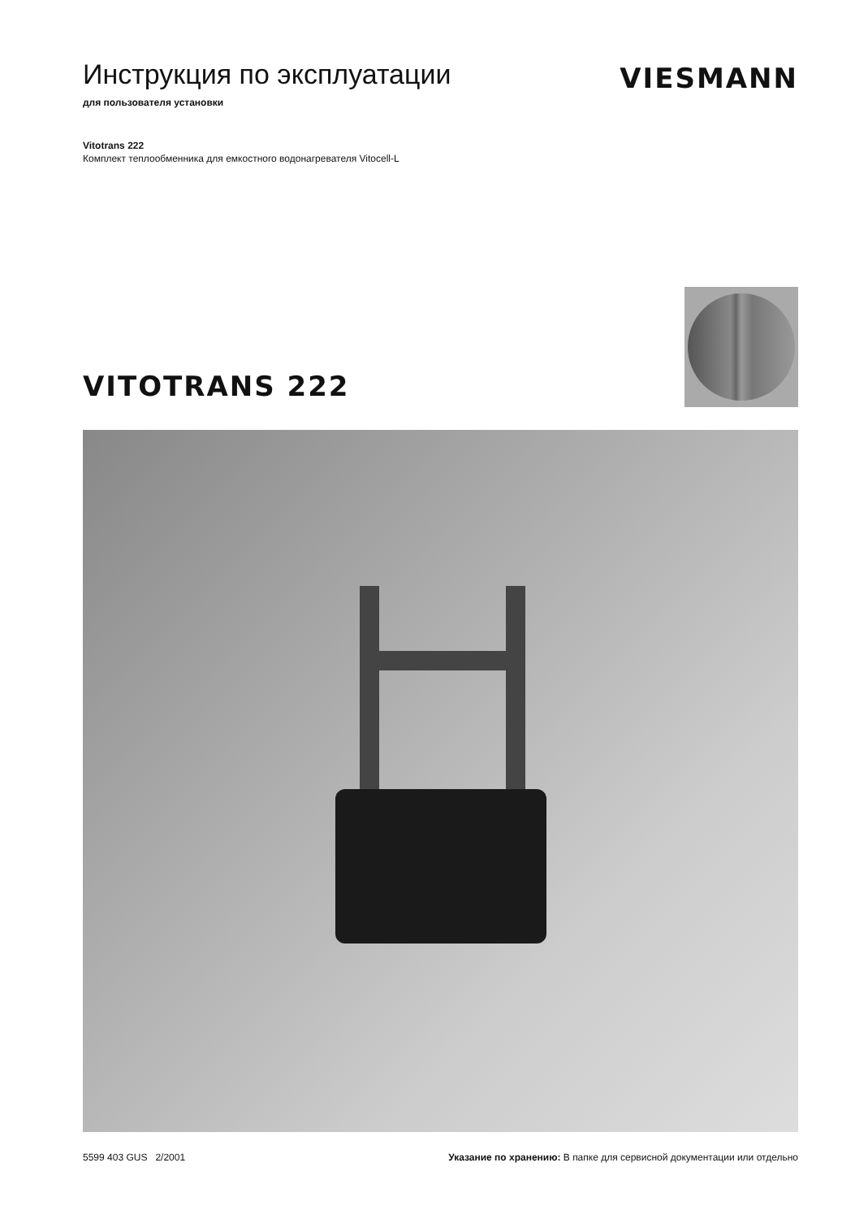Инструкция по эксплуатации
для пользователя установки
VIESMANN
Vitotrans 222
Комплект теплообменника для емкостного водонагревателя Vitocell-L
VITOTRANS 222
5599 403 GUS 2/2001 Указание по хранению: В папке для сервисной документации или отдельно